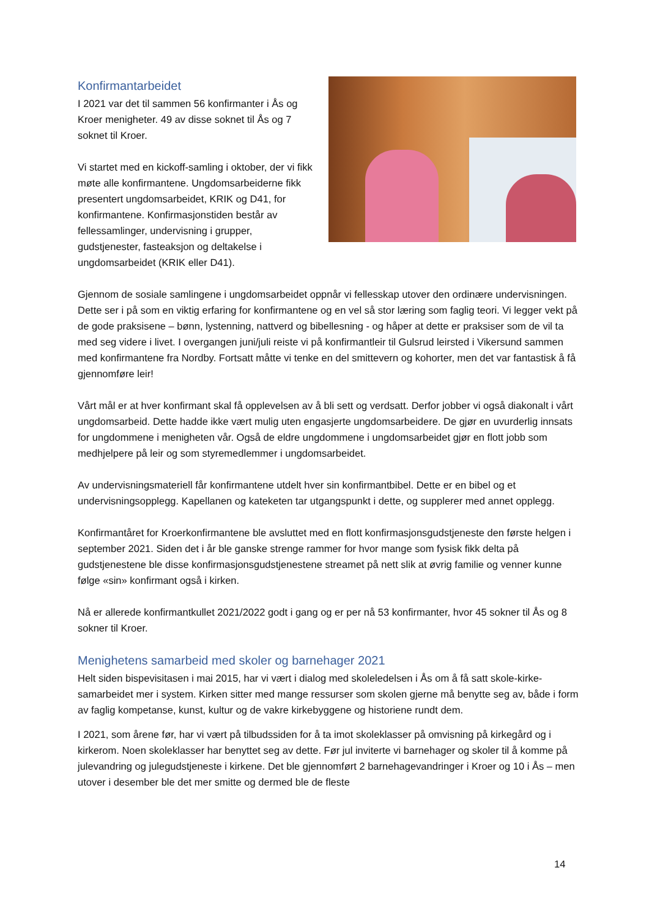Konfirmantarbeidet
I 2021 var det til sammen 56 konfirmanter i Ås og Kroer menigheter. 49 av disse soknet til Ås og 7 soknet til Kroer.
Vi startet med en kickoff-samling i oktober, der vi fikk møte alle konfirmantene. Ungdomsarbeiderne fikk presentert ungdomsarbeidet, KRIK og D41, for konfirmantene. Konfirmasjonstiden består av fellessamlinger, undervisning i grupper, gudstjenester, fasteaksjon og deltakelse i ungdomsarbeidet (KRIK eller D41).
Gjennom de sosiale samlingene i ungdomsarbeidet oppnår vi fellesskap utover den ordinære undervisningen. Dette ser i på som en viktig erfaring for konfirmantene og en vel så stor læring som faglig teori. Vi legger vekt på de gode praksisene – bønn, lystenning, nattverd og bibellesning - og håper at dette er praksiser som de vil ta med seg videre i livet. I overgangen juni/juli reiste vi på konfirmantleir til Gulsrud leirsted i Vikersund sammen med konfirmantene fra Nordby. Fortsatt måtte vi tenke en del smittevern og kohorter, men det var fantastisk å få gjennomføre leir!
Vårt mål er at hver konfirmant skal få opplevelsen av å bli sett og verdsatt. Derfor jobber vi også diakonalt i vårt ungdomsarbeid. Dette hadde ikke vært mulig uten engasjerte ungdomsarbeidere. De gjør en uvurderlig innsats for ungdommene i menigheten vår. Også de eldre ungdommene i ungdomsarbeidet gjør en flott jobb som medhjelpere på leir og som styremedlemmer i ungdomsarbeidet.
Av undervisningsmateriell får konfirmantene utdelt hver sin konfirmantbibel. Dette er en bibel og et undervisningsopplegg. Kapellanen og kateketen tar utgangspunkt i dette, og supplerer med annet opplegg.
Konfirmantåret for Kroerkonfirmantene ble avsluttet med en flott konfirmasjonsgudstjeneste den første helgen i september 2021. Siden det i år ble ganske strenge rammer for hvor mange som fysisk fikk delta på gudstjenestene ble disse konfirmasjonsgudstjenestene streamet på nett slik at øvrig familie og venner kunne følge «sin» konfirmant også i kirken.
Nå er allerede konfirmantkullet 2021/2022 godt i gang og er per nå 53 konfirmanter, hvor 45 sokner til Ås og 8 sokner til Kroer.
Menighetens samarbeid med skoler og barnehager 2021
Helt siden bispevisitasen i mai 2015, har vi vært i dialog med skoleledelsen i Ås om å få satt skole-kirke-samarbeidet mer i system. Kirken sitter med mange ressurser som skolen gjerne må benytte seg av, både i form av faglig kompetanse, kunst, kultur og de vakre kirkebyggene og historiene rundt dem.
I 2021, som årene før, har vi vært på tilbudssiden for å ta imot skoleklasser på omvisning på kirkegård og i kirkerom. Noen skoleklasser har benyttet seg av dette. Før jul inviterte vi barnehager og skoler til å komme på julevandring og julegudstjeneste i kirkene. Det ble gjennomført 2 barnehagevandringer i Kroer og 10 i Ås – men utover i desember ble det mer smitte og dermed ble de fleste
14